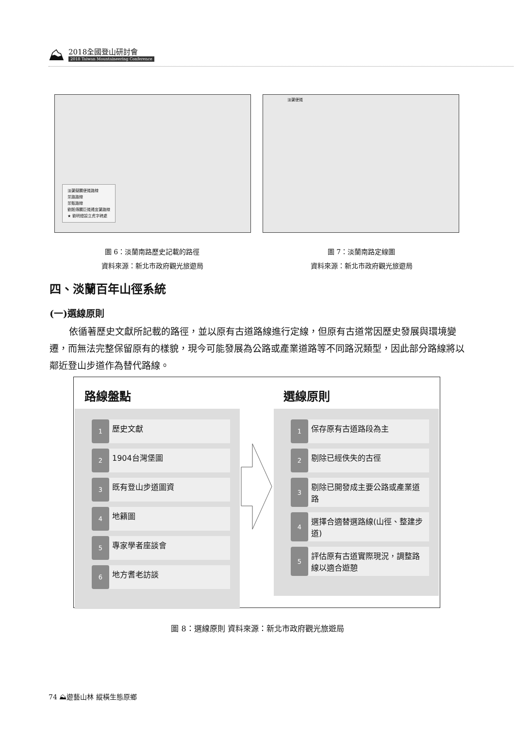⛰
2018全國登山研討會
2018 Taiwan Mountaineering Conference
淡蘭擬闢便道路線
茶路路線
茶販路線
劉銘傳闢巨道通宜蘭路線
★ 劉明燈設立虎字碑處
淡蘭便道
圖 6：淡蘭南路歷史記載的路徑
資料來源：新北市政府觀光旅遊局
圖 7：淡蘭南路定線圖
資料來源：新北市政府觀光旅遊局
四、淡蘭百年山徑系統
(一)選線原則
依循著歷史文獻所記載的路徑，並以原有古道路線進行定線，但原有古道常因歷史發展與環境變遷，而無法完整保留原有的樣貌，現今可能發展為公路或產業道路等不同路況類型，因此部分路線將以鄰近登山步道作為替代路線。
路線盤點
1
歷史文獻
2
1904台灣堡圖
3
既有登山步道圖資
4
地籍圖
5
專家學者座談會
6
地方耆老訪談
選線原則
1
保存原有古道路段為主
2
剔除已經佚失的古徑
3
剔除已開發成主要公路或產業道路
4
選擇合適替選路線(山徑、整建步道)
5
評估原有古道實際現況，調整路線以適合遊憩
圖 8：選線原則 資料來源：新北市政府觀光旅遊局
74 ⛰遊藝山林 縱橫生態原鄉